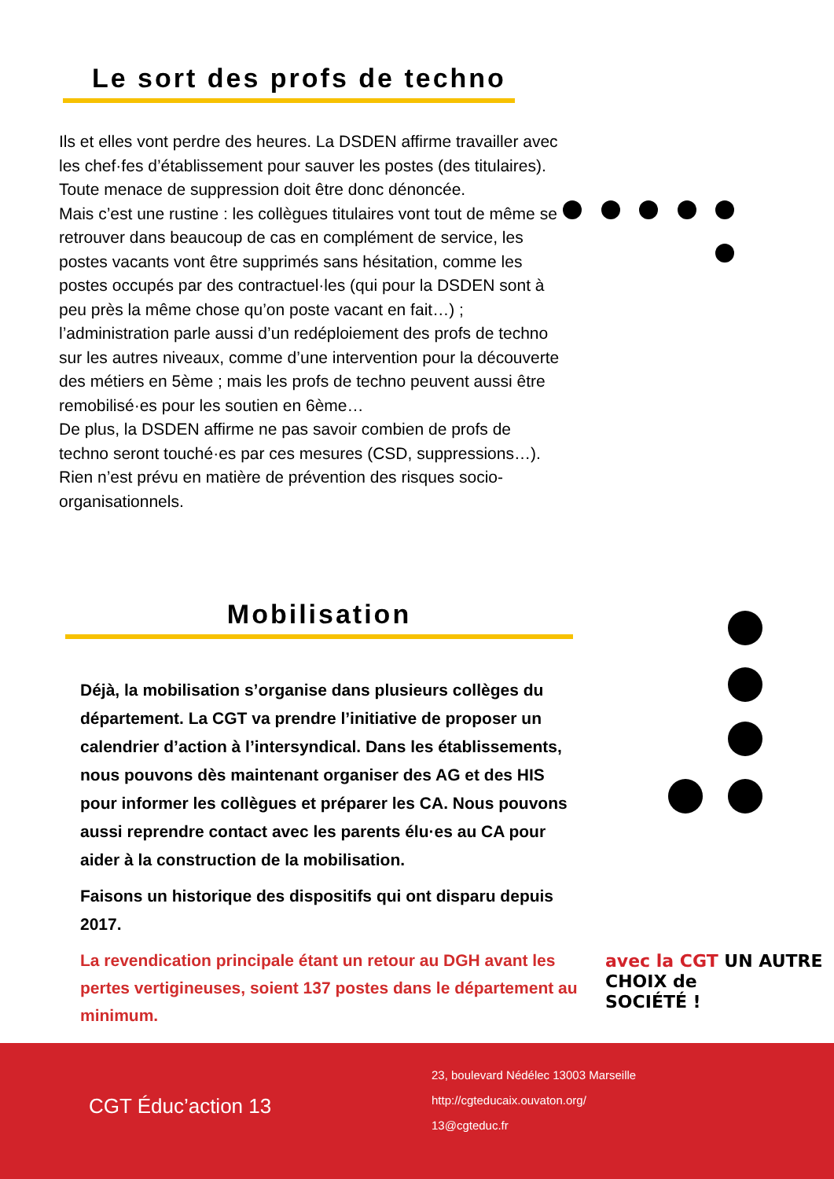Le sort des profs de techno
Ils et elles vont perdre des heures. La DSDEN affirme travailler avec les chef·fes d’établissement pour sauver les postes (des titulaires). Toute menace de suppression doit être donc dénoncée.
Mais c’est une rustine : les collègues titulaires vont tout de même se retrouver dans beaucoup de cas en complément de service, les postes vacants vont être supprimés sans hésitation, comme les postes occupés par des contractuel·les (qui pour la DSDEN sont à peu près la même chose qu’on poste vacant en fait…) ; l’administration parle aussi d’un redéploiement des profs de techno sur les autres niveaux, comme d’une intervention pour la découverte des métiers en 5ème ; mais les profs de techno peuvent aussi être remobilisé·es pour les soutien en 6ème…
De plus, la DSDEN affirme ne pas savoir combien de profs de techno seront touché·es par ces mesures (CSD, suppressions…). Rien n’est prévu en matière de prévention des risques socio-organisationnels.
Mobilisation
Déjà, la mobilisation s’organise dans plusieurs collèges du département. La CGT va prendre l’initiative de proposer un calendrier d’action à l’intersyndical. Dans les établissements, nous pouvons dès maintenant organiser des AG et des HIS pour informer les collègues et préparer les CA. Nous pouvons aussi reprendre contact avec les parents élu·es au CA pour aider à la construction de la mobilisation.
Faisons un historique des dispositifs qui ont disparu depuis 2017.
La revendication principale étant un retour au DGH avant les pertes vertigineuses, soient 137 postes dans le département au minimum.
avec la CGT UN AUTRE
CHOIX de
SOCIÉTÉ !
CGT Éduc’action 13
23, boulevard Nédélec 13003 Marseille
http://cgteducaix.ouvaton.org/
13@cgteduc.fr